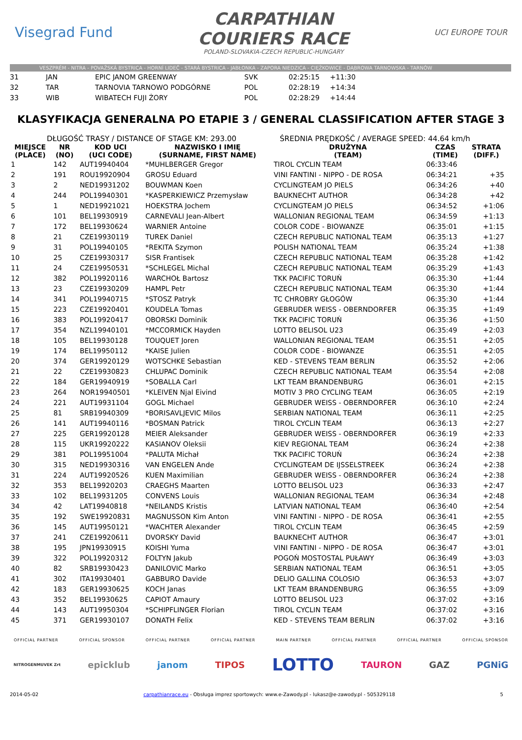Visegrad Fund
CARPATHIAN
COURIERS RACE
POLAND-SLOVAKIA-CZECH REPUBLIC-HUNGARY
UCI EUROPE TOUR
VESZPRÉM - NITRA - POVAŽSKÁ BYSTRICA - HORNÍ LIDEČ - STARÁ BYSTRICA - JABŁONKA - ZAPORA NIEDZICA - CIĘŻKOWICE - DĄBROWA TARNOWSKA - TARNÓW
| 31 | JAN | EPIC JANOM GREENWAY | SVK | 02:25:15 | +11:30 |
| 32 | TAR | TARNOVIA TARNOWO PODGÓRNE | POL | 02:28:19 | +14:34 |
| 33 | WIB | WIBATECH FUJI ŻORY | POL | 02:28:29 | +14:44 |
KLASYFIKACJA GENERALNA PO ETAPIE 3 / GENERAL CLASSIFICATION AFTER STAGE 3
DŁUGOŚĆ TRASY / DISTANCE OF STAGE KM: 293.00 ŚREDNIA PRĘDKOŚĆ / AVERAGE SPEED: 44.64 km/h
| MIEJSCE (PLACE) | NR (NO) | KOD UCI (UCI CODE) | NAZWISKO I IMIĘ (SURNAME, FIRST NAME) | DRUŻYNA (TEAM) | CZAS (TIME) | STRATA (DIFF.) |
| --- | --- | --- | --- | --- | --- | --- |
| 1 | 142 | AUT19940404 | *MUHLBERGER Gregor | TIROL CYCLIN TEAM | 06:33:46 | |
| 2 | 191 | ROU19920904 | GROSU Eduard | VINI FANTINI - NIPPO - DE ROSA | 06:34:21 | +35 |
| 3 | 2 | NED19931202 | BOUWMAN Koen | CYCLINGTEAM JO PIELS | 06:34:26 | +40 |
| 4 | 244 | POL19940301 | *KASPERKIEWICZ Przemysław | BAUKNECHT AUTHOR | 06:34:28 | +42 |
| 5 | 1 | NED19921021 | HOEKSTRA Jochem | CYCLINGTEAM JO PIELS | 06:34:52 | +1:06 |
| 6 | 101 | BEL19930919 | CARNEVALI Jean-Albert | WALLONIAN REGIONAL TEAM | 06:34:59 | +1:13 |
| 7 | 172 | BEL19930624 | WARNIER Antoine | COLOR CODE - BIOWANZE | 06:35:01 | +1:15 |
| 8 | 21 | CZE19930119 | TUREK Daniel | CZECH REPUBLIC NATIONAL TEAM | 06:35:13 | +1:27 |
| 9 | 31 | POL19940105 | *REKITA Szymon | POLISH NATIONAL TEAM | 06:35:24 | +1:38 |
| 10 | 25 | CZE19930317 | SISR Frantisek | CZECH REPUBLIC NATIONAL TEAM | 06:35:28 | +1:42 |
| 11 | 24 | CZE19950531 | *SCHLEGEL Michal | CZECH REPUBLIC NATIONAL TEAM | 06:35:29 | +1:43 |
| 12 | 382 | POL19920116 | WARCHOŁ Bartosz | TKK PACIFIC TORUŃ | 06:35:30 | +1:44 |
| 13 | 23 | CZE19930209 | HAMPL Petr | CZECH REPUBLIC NATIONAL TEAM | 06:35:30 | +1:44 |
| 14 | 341 | POL19940715 | *STOSZ Patryk | TC CHROBRY GŁOGÓW | 06:35:30 | +1:44 |
| 15 | 223 | CZE19920401 | KOUDELA Tomas | GEBRUDER WEISS - OBERNDORFER | 06:35:35 | +1:49 |
| 16 | 383 | POL19920417 | OBORSKI Dominik | TKK PACIFIC TORUŃ | 06:35:36 | +1:50 |
| 17 | 354 | NZL19940101 | *MCCORMICK Hayden | LOTTO BELISOL U23 | 06:35:49 | +2:03 |
| 18 | 105 | BEL19930128 | TOUQUET Joren | WALLONIAN REGIONAL TEAM | 06:35:51 | +2:05 |
| 19 | 174 | BEL19950112 | *KAISE Julien | COLOR CODE - BIOWANZE | 06:35:51 | +2:05 |
| 20 | 374 | GER19920129 | WOTSCHKE Sebastian | KED - STEVENS TEAM BERLIN | 06:35:52 | +2:06 |
| 21 | 22 | CZE19930823 | CHLUPAC Dominik | CZECH REPUBLIC NATIONAL TEAM | 06:35:54 | +2:08 |
| 22 | 184 | GER19940919 | *SOBALLA Carl | LKT TEAM BRANDENBURG | 06:36:01 | +2:15 |
| 23 | 264 | NOR19940501 | *KLEIVEN Njal Eivind | MOTIV 3 PRO CYCLING TEAM | 06:36:05 | +2:19 |
| 24 | 221 | AUT19931104 | GOGL Michael | GEBRUDER WEISS - OBERNDORFER | 06:36:10 | +2:24 |
| 25 | 81 | SRB19940309 | *BORISAVLJEVIC Milos | SERBIAN NATIONAL TEAM | 06:36:11 | +2:25 |
| 26 | 141 | AUT19940116 | *BOSMAN Patrick | TIROL CYCLIN TEAM | 06:36:13 | +2:27 |
| 27 | 225 | GER19920128 | MEIER Aleksander | GEBRUDER WEISS - OBERNDORFER | 06:36:19 | +2:33 |
| 28 | 115 | UKR19920222 | KASIANOV Oleksii | KIEV REGIONAL TEAM | 06:36:24 | +2:38 |
| 29 | 381 | POL19951004 | *PALUTA Michał | TKK PACIFIC TORUŃ | 06:36:24 | +2:38 |
| 30 | 315 | NED19930316 | VAN ENGELEN Ande | CYCLINGTEAM DE IJSSELSTREEK | 06:36:24 | +2:38 |
| 31 | 224 | AUT19920526 | KUEN Maximilian | GEBRUDER WEISS - OBERNDORFER | 06:36:24 | +2:38 |
| 32 | 353 | BEL19920203 | CRAEGHS Maarten | LOTTO BELISOL U23 | 06:36:33 | +2:47 |
| 33 | 102 | BEL19931205 | CONVENS Louis | WALLONIAN REGIONAL TEAM | 06:36:34 | +2:48 |
| 34 | 42 | LAT19940818 | *NEILANDS Kristis | LATVIAN NATIONAL TEAM | 06:36:40 | +2:54 |
| 35 | 192 | SWE19920831 | MAGNUSSON Kim Anton | VINI FANTINI - NIPPO - DE ROSA | 06:36:41 | +2:55 |
| 36 | 145 | AUT19950121 | *WACHTER Alexander | TIROL CYCLIN TEAM | 06:36:45 | +2:59 |
| 37 | 241 | CZE19920611 | DVORSKY David | BAUKNECHT AUTHOR | 06:36:47 | +3:01 |
| 38 | 195 | JPN19930915 | KOISHI Yuma | VINI FANTINI - NIPPO - DE ROSA | 06:36:47 | +3:01 |
| 39 | 322 | POL19920312 | FOLTYN Jakub | POGOŃ MOSTOSTAL PUŁAWY | 06:36:49 | +3:03 |
| 40 | 82 | SRB19930423 | DANILOVIC Marko | SERBIAN NATIONAL TEAM | 06:36:51 | +3:05 |
| 41 | 302 | ITA19930401 | GABBURO Davide | DELIO GALLINA COLOSIO | 06:36:53 | +3:07 |
| 42 | 183 | GER19930625 | KOCH Janas | LKT TEAM BRANDENBURG | 06:36:55 | +3:09 |
| 43 | 352 | BEL19930625 | CAPIOT Amaury | LOTTO BELISOL U23 | 06:37:02 | +3:16 |
| 44 | 143 | AUT19950304 | *SCHIPFLINGER Florian | TIROL CYCLIN TEAM | 06:37:02 | +3:16 |
| 45 | 371 | GER19930107 | DONATH Felix | KED - STEVENS TEAM BERLIN | 06:37:02 | +3:16 |
OFFICIAL PARTNER OFFICIAL SPONSOR OFFICIAL PARTNER OFFICIAL PARTNER MAIN PARTNER OFFICIAL PARTNER OFFICIAL PARTNER OFFICIAL SPONSOR
NITROGENMUVEK Zrt epicklub janom TIPOS LOTTO TAURON GAZ PGNiG
2014-05-02 carpathianrace.eu - Obsługa imprez sportowych: www.e-Zawody.pl - lukasz@e-zawody.pl - 505329118 5